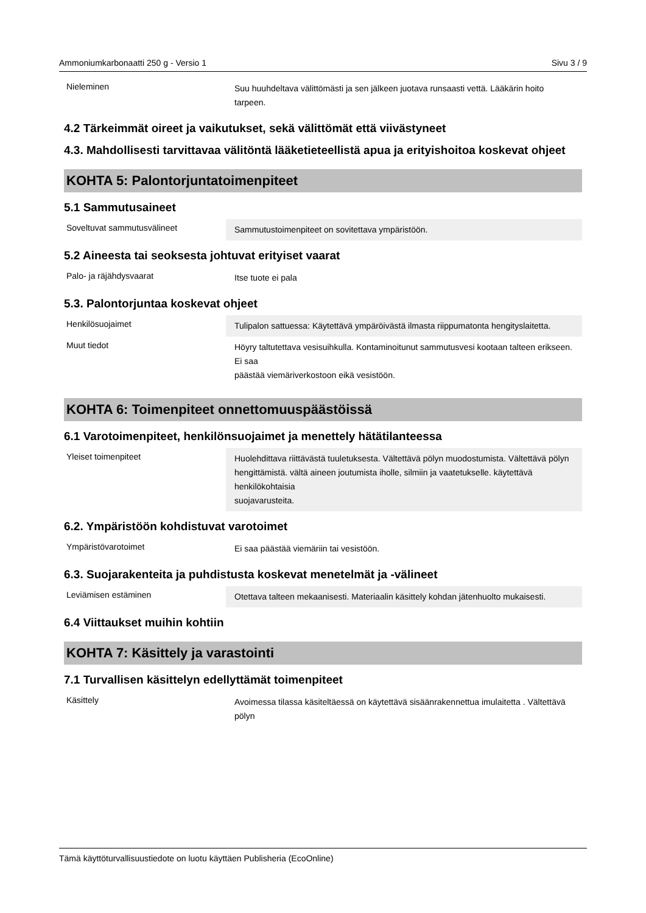Ammoniumkarbonaatti 250 g - Versio 1 Sivu 3 / 9
| Nieleminen | Suu huuhdeltava välittömästi ja sen jälkeen juotava runsaasti vettä. Lääkärin hoito tarpeen. |
4.2 Tärkeimmät oireet ja vaikutukset, sekä välittömät että viivästyneet
4.3. Mahdollisesti tarvittavaa välitöntä lääketieteellistä apua ja erityishoitoa koskevat ohjeet
KOHTA 5: Palontorjuntatoimenpiteet
5.1 Sammutusaineet
| Soveltuvat sammutusvälineet | Sammutustoimenpiteet on sovitettava ympäristöön. |
5.2 Aineesta tai seoksesta johtuvat erityiset vaarat
| Palo- ja räjähdysvaarat | Itse tuote ei pala |
5.3. Palontorjuntaa koskevat ohjeet
| Henkilösuojaimet | Tulipalon sattuessa: Käytettävä ympäröivästä ilmasta riippumatonta hengityslaitetta. |
| Muut tiedot | Höyry taltutettava vesisuihkulla. Kontaminoitunut sammutusvesi kootaan talteen erikseen. Ei saa päästää viemäriverkostoon eikä vesistöön. |
KOHTA 6: Toimenpiteet onnettomuuspäästöissä
6.1 Varotoimenpiteet, henkilönsuojaimet ja menettely hätätilanteessa
| Yleiset toimenpiteet | Huolehdittava riittävästä tuuletuksesta. Vältettävä pölyn muodostumista. Vältettävä pölyn hengittämistä. vältä aineen joutumista iholle, silmiin ja vaatetukselle. käytettävä henkilökohtaisia suojavarusteita. |
6.2. Ympäristöön kohdistuvat varotoimet
| Ympäristövarotoimet | Ei saa päästää viemäriin tai vesistöön. |
6.3. Suojarakenteita ja puhdistusta koskevat menetelmät ja -välineet
| Leviämisen estäminen | Otettava talteen mekaanisesti. Materiaalin käsittely kohdan jätenhuolto mukaisesti. |
6.4 Viittaukset muihin kohtiin
KOHTA 7: Käsittely ja varastointi
7.1 Turvallisen käsittelyn edellyttämät toimenpiteet
| Käsittely | Avoimessa tilassa käsiteltäessä on käytettävä sisäänrakennettua imulaitetta . Vältettävä pölyn |
Tämä käyttöturvallisuustiedote on luotu käyttäen Publisheria (EcoOnline)